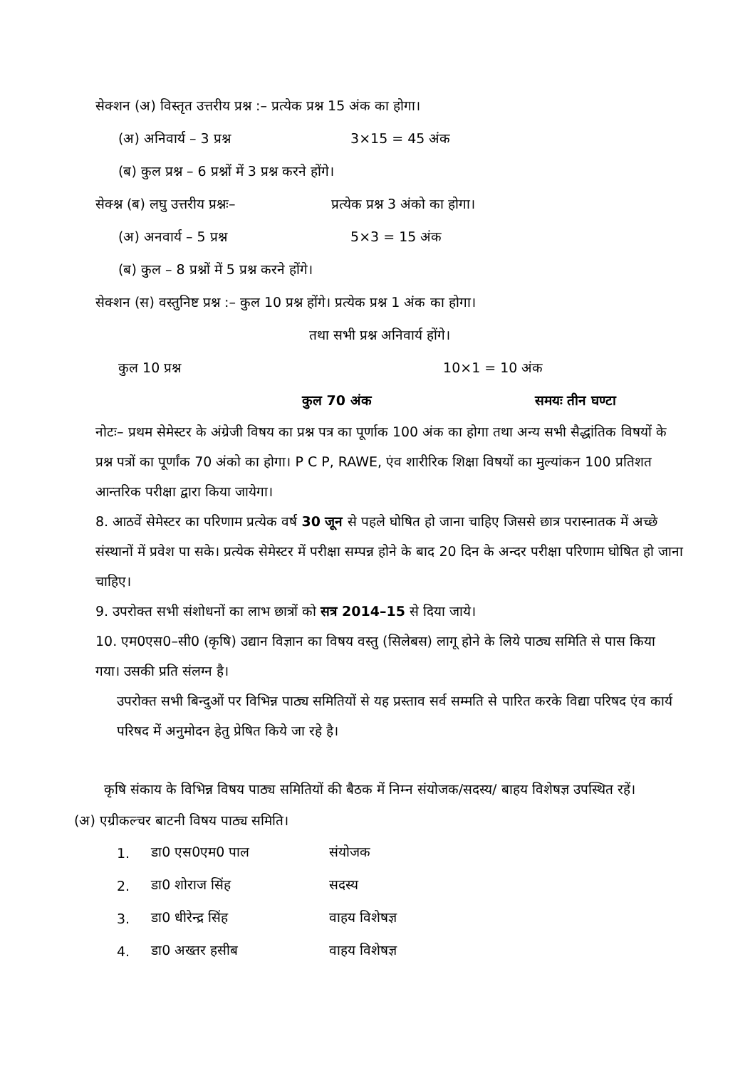सेक्शन (अ) विस्तृत उत्तरीय प्रश्न :– प्रत्येक प्रश्न 15 अंक का होगा।
(अ) अनिवार्य – 3 प्रश्न 3×15 = 45 अंक
(ब) कुल प्रश्न – 6 प्रश्नों में 3 प्रश्न करने होंगे।
सेक्श्न (ब) लघु उत्तरीय प्रश्नः– प्रत्येक प्रश्न 3 अंको का होगा।
(अ) अनवार्य – 5 प्रश्न 5×3 = 15 अंक
(ब) कुल – 8 प्रश्नों में 5 प्रश्न करने होंगे।
सेक्शन (स) वस्तुनिष्ट प्रश्न :– कुल 10 प्रश्न होंगे। प्रत्येक प्रश्न 1 अंक का होगा।
तथा सभी प्रश्न अनिवार्य होंगे।
कुल 10 प्रश्न 10×1 = 10 अंक
कुल 70 अंक समयः तीन घण्टा
नोटः– प्रथम सेमेस्टर के अंग्रेजी विषय का प्रश्न पत्र का पूर्णाक 100 अंक का होगा तथा अन्य सभी सैद्धांतिक विषयों के प्रश्न पत्रों का पूर्णांक 70 अंको का होगा। P C P, RAWE, एंव शारीरिक शिक्षा विषयों का मुल्यांकन 100 प्रतिशत आन्तरिक परीक्षा द्वारा किया जायेगा।
8. आठवें सेमेस्टर का परिणाम प्रत्येक वर्ष 30 जून से पहले घोषित हो जाना चाहिए जिससे छात्र परास्नातक में अच्छे संस्थानों में प्रवेश पा सके। प्रत्येक सेमेस्टर में परीक्षा सम्पन्न होने के बाद 20 दिन के अन्दर परीक्षा परिणाम घोषित हो जाना चाहिए।
9. उपरोक्त सभी संशोधनों का लाभ छात्रों को सत्र 2014–15 से दिया जाये।
10. एम0एस0–सी0 (कृषि) उद्यान विज्ञान का विषय वस्तु (सिलेबस) लागू होने के लिये पाठ्य समिति से पास किया गया। उसकी प्रति संलग्न है।
उपरोक्त सभी बिन्दुओं पर विभिन्न पाठ्य समितियों से यह प्रस्ताव सर्व सम्मति से पारित करके विद्या परिषद एंव कार्य परिषद में अनुमोदन हेतु प्रेषित किये जा रहे है।
कृषि संकाय के विभिन्न विषय पाठ्य समितियों की बैठक में निम्न संयोजक/सदस्य/ बाहय विशेषज्ञ उपस्थित रहें।
(अ) एग्रीकल्चर बाटनी विषय पाठ्य समिति।
| 1. | डा0 एस0एम0 पाल | संयोजक |
| 2. | डा0 शोराज सिंह | सदस्य |
| 3. | डा0 धीरेन्द्र सिंह | वाहय विशेषज्ञ |
| 4. | डा0 अख्तर हसीब | वाहय विशेषज्ञ |